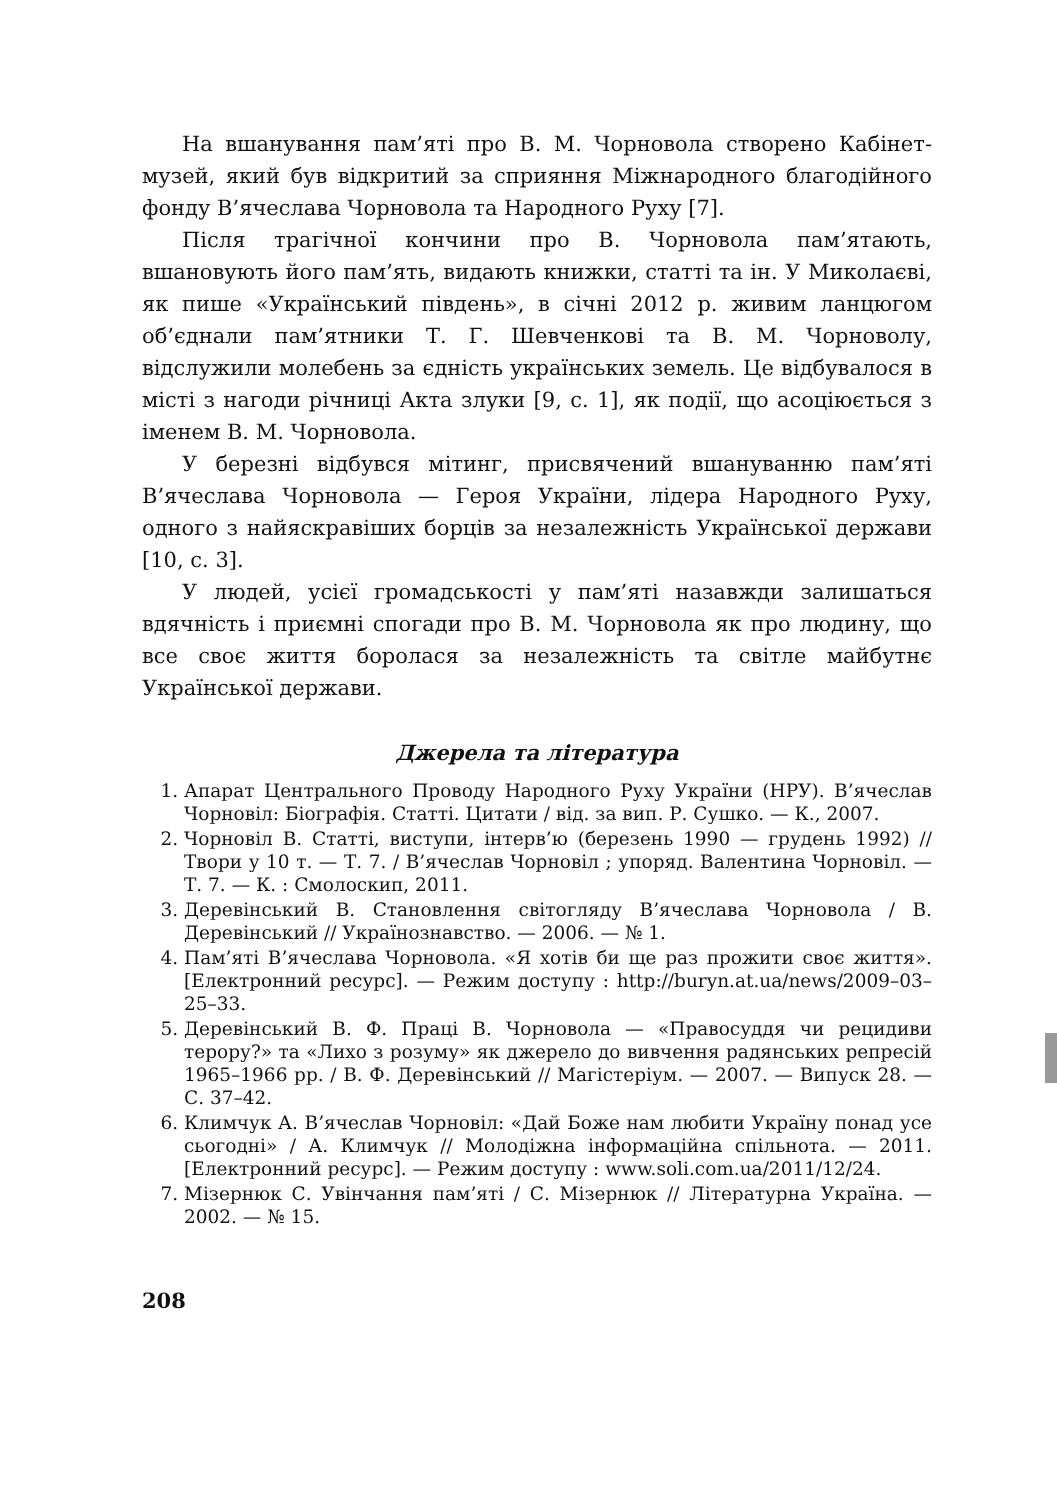На вшанування пам’яті про В. М. Чорновола створено Кабінет-музей, який був відкритий за сприяння Міжнародного благодійного фонду В’ячеслава Чорновола та Народного Руху [7].
Після трагічної кончини про В. Чорновола пам’ятають, вшановують його пам’ять, видають книжки, статті та ін. У Миколаєві, як пише «Український південь», в січні 2012 р. живим ланцюгом об’єднали пам’ятники Т. Г. Шевченкові та В. М. Чорноволу, відслужили молебень за єдність українських земель. Це відбувалося в місті з нагоди річниці Акта злуки [9, с. 1], як події, що асоціюється з іменем В. М. Чорновола.
У березні відбувся мітинг, присвячений вшануванню пам’яті В’ячеслава Чорновола — Героя України, лідера Народного Руху, одного з найяскравіших борців за незалежність Української держави [10, с. 3].
У людей, усієї громадськості у пам’яті назавжди залишаться вдячність і приємні спогади про В. М. Чорновола як про людину, що все своє життя боролася за незалежність та світле майбутнє Української держави.
Джерела та література
1. Апарат Центрального Проводу Народного Руху України (НРУ). В’ячеслав Чорновіл: Біографія. Статті. Цитати / від. за вип. Р. Сушко. — К., 2007.
2. Чорновіл В. Статті, виступи, інтерв’ю (березень 1990 — грудень 1992) // Твори у 10 т. — Т. 7. / В’ячеслав Чорновіл ; упоряд. Валентина Чорновіл. — Т. 7. — К. : Смолоскип, 2011.
3. Деревінський В. Становлення світогляду В’ячеслава Чорновола / В. Деревінський // Українознавство. — 2006. — № 1.
4. Пам’яті В’ячеслава Чорновола. «Я хотів би ще раз прожити своє життя». [Електронний ресурс]. — Режим доступу : http://buryn.at.ua/news/2009–03–25–33.
5. Деревінський В. Ф. Праці В. Чорновола — «Правосуддя чи рецидиви терору?» та «Лихо з розуму» як джерело до вивчення радянських репресій 1965–1966 рр. / В. Ф. Деревінський // Магістеріум. — 2007. — Випуск 28. — С. 37–42.
6. Климчук А. В’ячеслав Чорновіл: «Дай Боже нам любити Україну понад усе сьогодні» / А. Климчук // Молодіжна інформаційна спільнота. — 2011. [Електронний ресурс]. — Режим доступу : www.soli.com.ua/2011/12/24.
7. Мізернюк С. Увінчання пам’яті / С. Мізернюк // Літературна Україна. — 2002. — № 15.
208